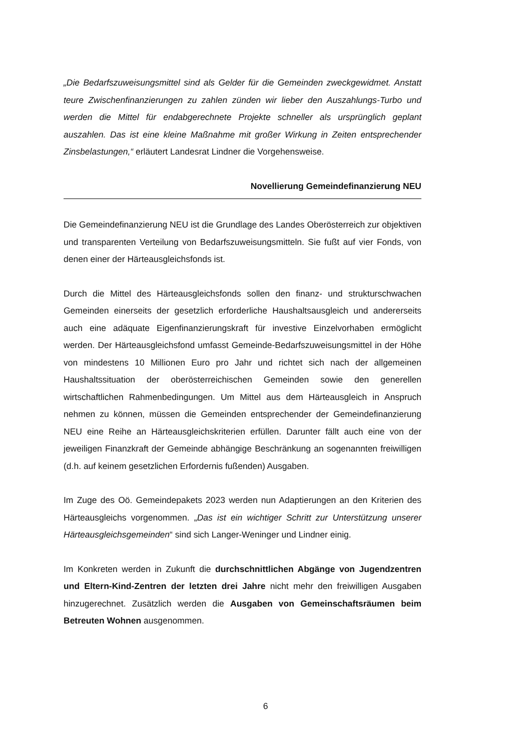„Die Bedarfszuweisungsmittel sind als Gelder für die Gemeinden zweckgewidmet. Anstatt teure Zwischenfinanzierungen zu zahlen zünden wir lieber den Auszahlungs-Turbo und werden die Mittel für endabgerechnete Projekte schneller als ursprünglich geplant auszahlen. Das ist eine kleine Maßnahme mit großer Wirkung in Zeiten entsprechender Zinsbelastungen,“ erläutert Landesrat Lindner die Vorgehensweise.
Novellierung Gemeindefinanzierung NEU
Die Gemeindefinanzierung NEU ist die Grundlage des Landes Oberösterreich zur objektiven und transparenten Verteilung von Bedarfszuweisungsmitteln. Sie fußt auf vier Fonds, von denen einer der Härteausgleichsfonds ist.
Durch die Mittel des Härteausgleichsfonds sollen den finanz- und strukturschwachen Gemeinden einerseits der gesetzlich erforderliche Haushaltsausgleich und andererseits auch eine adäquate Eigenfinanzierungskraft für investive Einzelvorhaben ermöglicht werden. Der Härteausgleichsfond umfasst Gemeinde-Bedarfszuweisungsmittel in der Höhe von mindestens 10 Millionen Euro pro Jahr und richtet sich nach der allgemeinen Haushaltssituation der oberösterreichischen Gemeinden sowie den generellen wirtschaftlichen Rahmenbedingungen. Um Mittel aus dem Härteausgleich in Anspruch nehmen zu können, müssen die Gemeinden entsprechender der Gemeindefinanzierung NEU eine Reihe an Härteausgleichskriterien erfüllen. Darunter fällt auch eine von der jeweiligen Finanzkraft der Gemeinde abhängige Beschränkung an sogenannten freiwilligen (d.h. auf keinem gesetzlichen Erfordernis fußenden) Ausgaben.
Im Zuge des Oö. Gemeindepakets 2023 werden nun Adaptierungen an den Kriterien des Härteausgleichs vorgenommen. „Das ist ein wichtiger Schritt zur Unterstützung unserer Härteausgleichsgemeinden“ sind sich Langer-Weninger und Lindner einig.
Im Konkreten werden in Zukunft die durchschnittlichen Abgänge von Jugendzentren und Eltern-Kind-Zentren der letzten drei Jahre nicht mehr den freiwilligen Ausgaben hinzugerechnet. Zusätzlich werden die Ausgaben von Gemeinschaftsräumen beim Betreuten Wohnen ausgenommen.
6